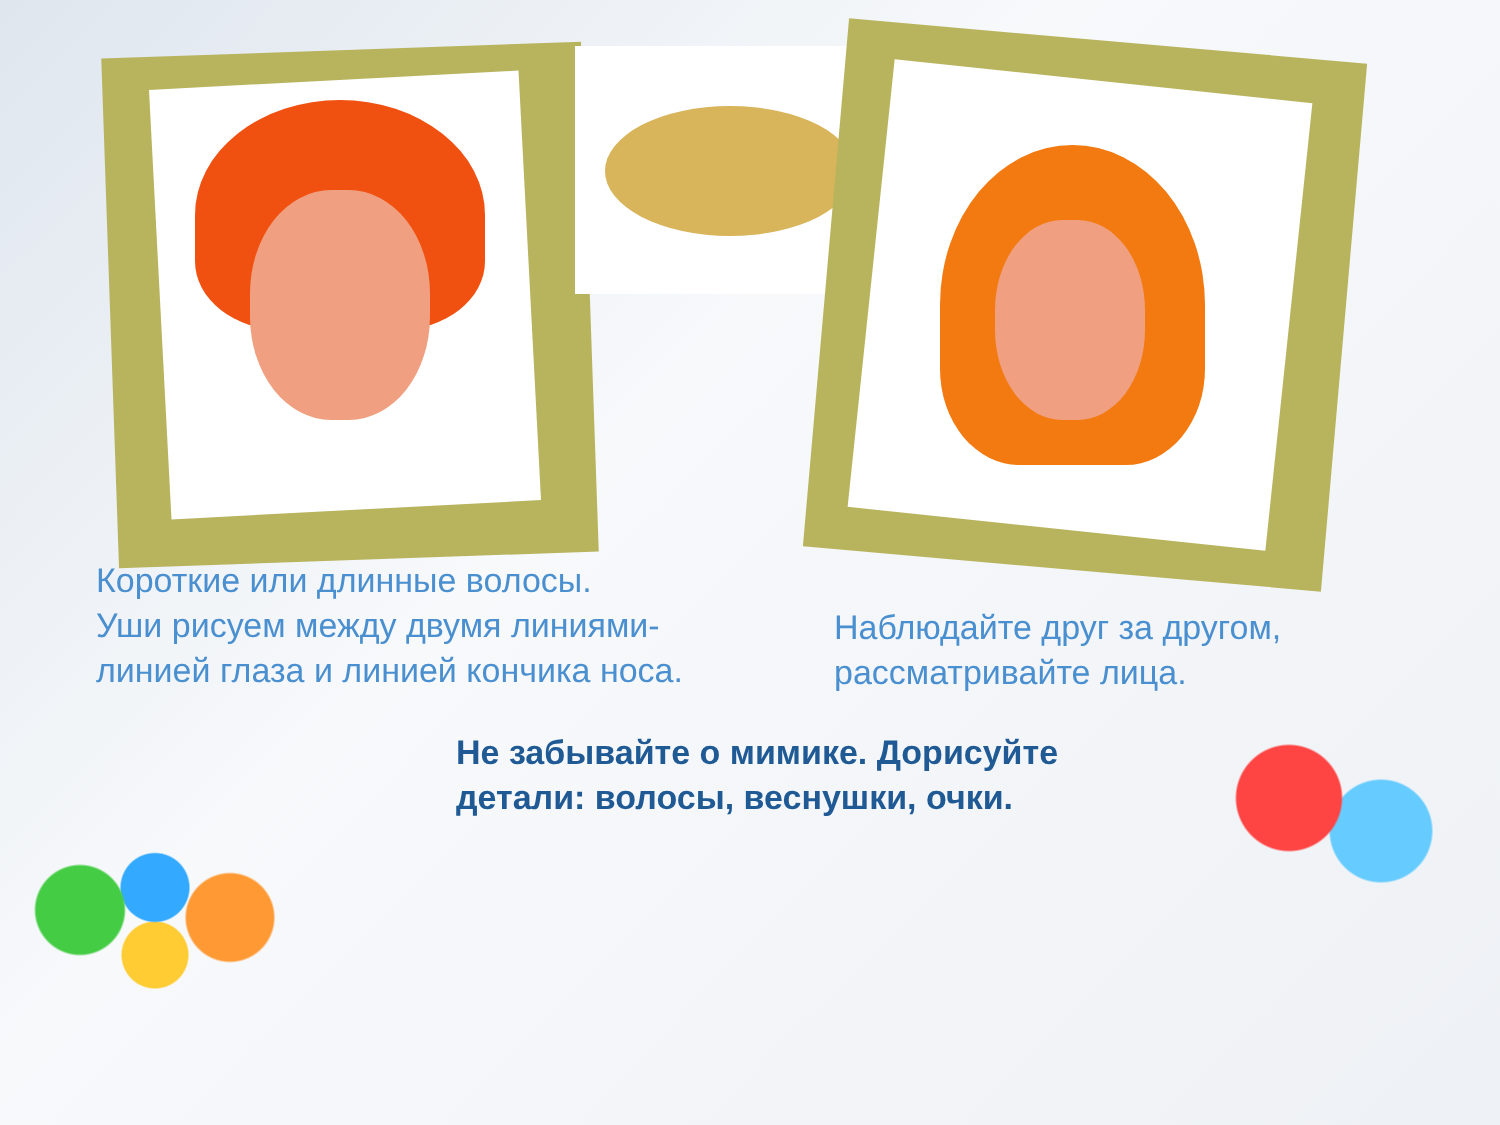Короткие или длинные волосы.
Уши рисуем между двумя линиями-
линией глаза и линией кончика носа.
Наблюдайте друг за другом,
рассматривайте лица.
Не забывайте о мимике. Дорисуйте
детали: волосы, веснушки, очки.